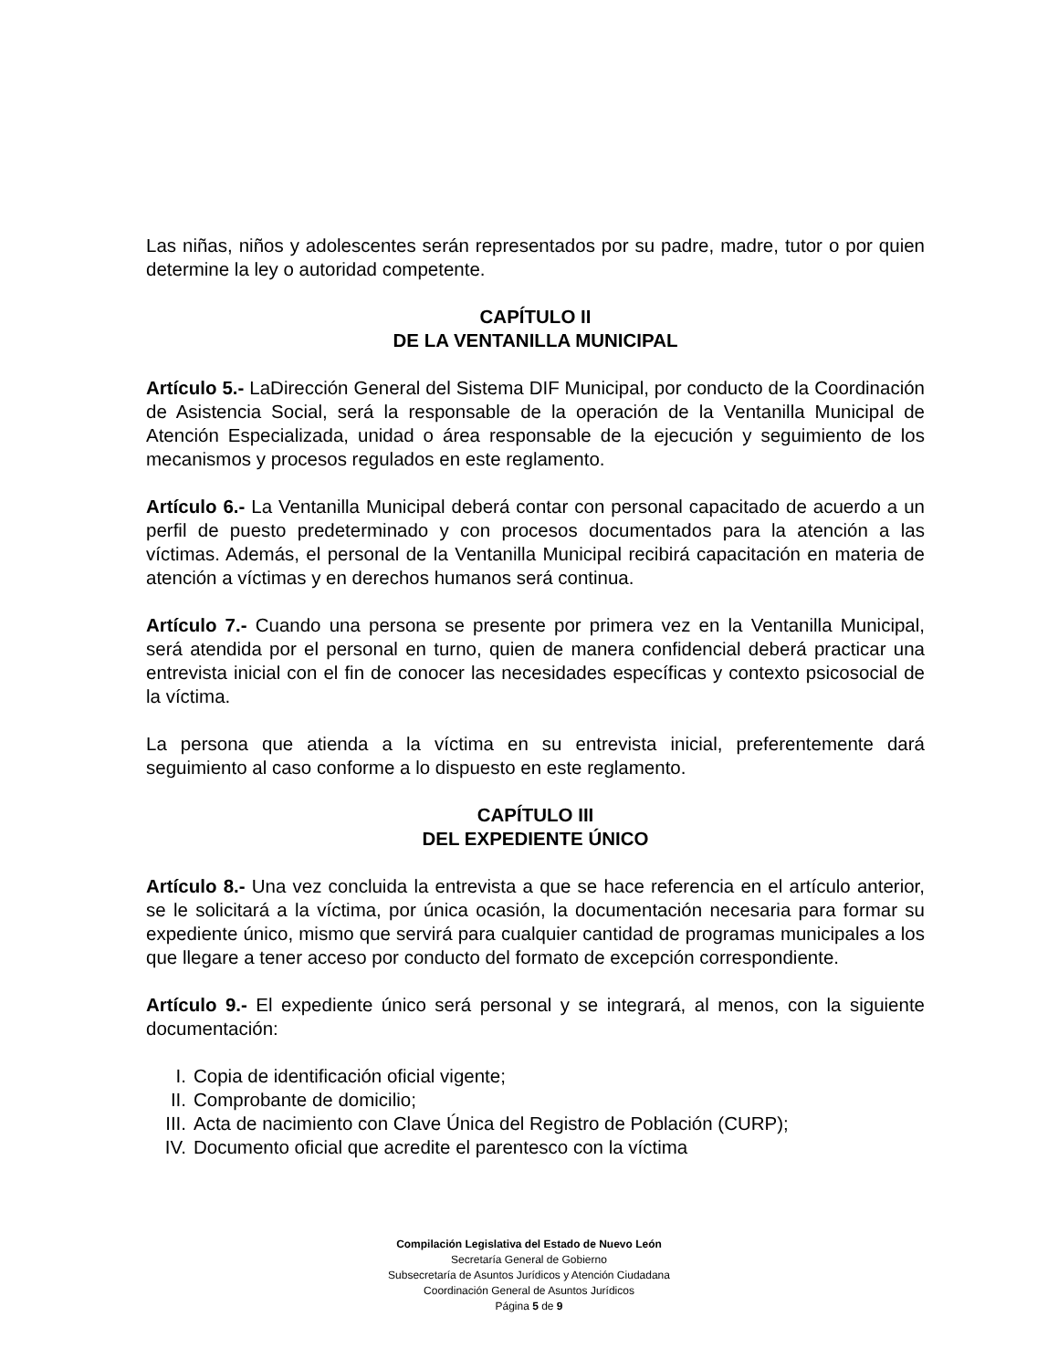Las niñas, niños y adolescentes serán representados por su padre, madre, tutor o por quien determine la ley o autoridad competente.
CAPÍTULO II
DE LA VENTANILLA MUNICIPAL
Artículo 5.- LaDirección General del Sistema DIF Municipal, por conducto de la Coordinación de Asistencia Social, será la responsable de la operación de la Ventanilla Municipal de Atención Especializada, unidad o área responsable de la ejecución y seguimiento de los mecanismos y procesos regulados en este reglamento.
Artículo 6.- La Ventanilla Municipal deberá contar con personal capacitado de acuerdo a un perfil de puesto predeterminado y con procesos documentados para la atención a las víctimas. Además, el personal de la Ventanilla Municipal recibirá capacitación en materia de atención a víctimas y en derechos humanos será continua.
Artículo 7.- Cuando una persona se presente por primera vez en la Ventanilla Municipal, será atendida por el personal en turno, quien de manera confidencial deberá practicar una entrevista inicial con el fin de conocer las necesidades específicas y contexto psicosocial de la víctima.
La persona que atienda a la víctima en su entrevista inicial, preferentemente dará seguimiento al caso conforme a lo dispuesto en este reglamento.
CAPÍTULO III
DEL EXPEDIENTE ÚNICO
Artículo 8.- Una vez concluida la entrevista a que se hace referencia en el artículo anterior, se le solicitará a la víctima, por única ocasión, la documentación necesaria para formar su expediente único, mismo que servirá para cualquier cantidad de programas municipales a los que llegare a tener acceso por conducto del formato de excepción correspondiente.
Artículo 9.- El expediente único será personal y se integrará, al menos, con la siguiente documentación:
I. Copia de identificación oficial vigente;
II. Comprobante de domicilio;
III. Acta de nacimiento con Clave Única del Registro de Población (CURP);
IV. Documento oficial que acredite el parentesco con la víctima
Compilación Legislativa del Estado de Nuevo León
Secretaría General de Gobierno
Subsecretaría de Asuntos Jurídicos y Atención Ciudadana
Coordinación General de Asuntos Jurídicos
Página 5 de 9